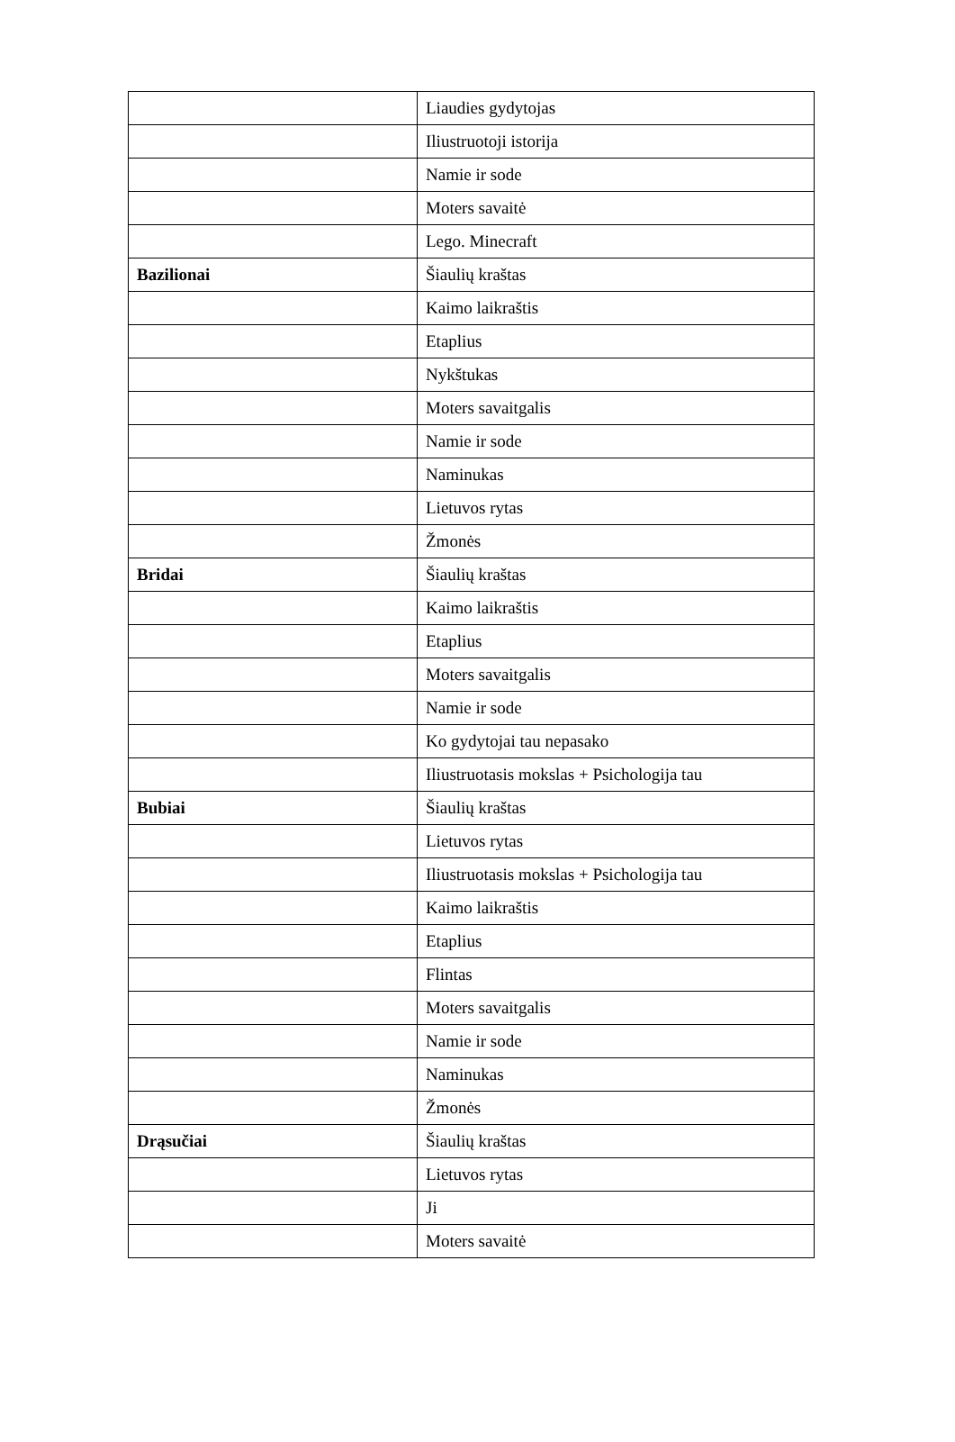| | Liaudies gydytojas |
| | Iliustruotoji istorija |
| | Namie ir sode |
| | Moters savaitė |
| | Lego. Minecraft |
| Bazilionai | Šiaulių kraštas |
| | Kaimo laikraštis |
| | Etaplius |
| | Nykštukas |
| | Moters savaitgalis |
| | Namie ir sode |
| | Naminukas |
| | Lietuvos rytas |
| | Žmonės |
| Bridai | Šiaulių kraštas |
| | Kaimo laikraštis |
| | Etaplius |
| | Moters savaitgalis |
| | Namie ir sode |
| | Ko gydytojai tau nepasako |
| | Iliustruotasis mokslas + Psichologija tau |
| Bubiai | Šiaulių kraštas |
| | Lietuvos rytas |
| | Iliustruotasis mokslas + Psichologija tau |
| | Kaimo laikraštis |
| | Etaplius |
| | Flintas |
| | Moters savaitgalis |
| | Namie ir sode |
| | Naminukas |
| | Žmonės |
| Drąsučiai | Šiaulių kraštas |
| | Lietuvos rytas |
| | Ji |
| | Moters savaitė |